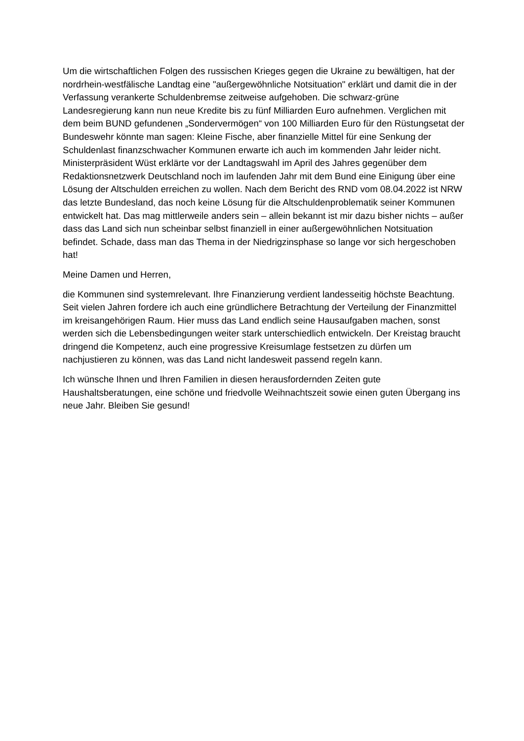Um die wirtschaftlichen Folgen des russischen Krieges gegen die Ukraine zu bewältigen, hat der nordrhein-westfälische Landtag eine "außergewöhnliche Notsituation" erklärt und damit die in der Verfassung verankerte Schuldenbremse zeitweise aufgehoben. Die schwarz-grüne Landesregierung kann nun neue Kredite bis zu fünf Milliarden Euro aufnehmen. Verglichen mit dem beim BUND gefundenen „Sondervermögen“ von 100 Milliarden Euro für den Rüstungsetat der Bundeswehr könnte man sagen: Kleine Fische, aber finanzielle Mittel für eine Senkung der Schuldenlast finanzschwacher Kommunen erwarte ich auch im kommenden Jahr leider nicht. Ministerpräsident Wüst erklärte vor der Landtagswahl im April des Jahres gegenüber dem Redaktionsnetzwerk Deutschland noch im laufenden Jahr mit dem Bund eine Einigung über eine Lösung der Altschulden erreichen zu wollen. Nach dem Bericht des RND vom 08.04.2022 ist NRW das letzte Bundesland, das noch keine Lösung für die Altschuldenproblematik seiner Kommunen entwickelt hat. Das mag mittlerweile anders sein – allein bekannt ist mir dazu bisher nichts – außer dass das Land sich nun scheinbar selbst finanziell in einer außergewöhnlichen Notsituation befindet. Schade, dass man das Thema in der Niedrigzinsphase so lange vor sich hergeschoben hat!
Meine Damen und Herren,
die Kommunen sind systemrelevant. Ihre Finanzierung verdient landesseitig höchste Beachtung. Seit vielen Jahren fordere ich auch eine gründlichere Betrachtung der Verteilung der Finanzmittel im kreisangehörigen Raum. Hier muss das Land endlich seine Hausaufgaben machen, sonst werden sich die Lebensbedingungen weiter stark unterschiedlich entwickeln. Der Kreistag braucht dringend die Kompetenz, auch eine progressive Kreisumlage festsetzen zu dürfen um nachjustieren zu können, was das Land nicht landesweit passend regeln kann.
Ich wünsche Ihnen und Ihren Familien in diesen herausfordernden Zeiten gute Haushaltsberatungen, eine schöne und friedvolle Weihnachtszeit sowie einen guten Übergang ins neue Jahr. Bleiben Sie gesund!